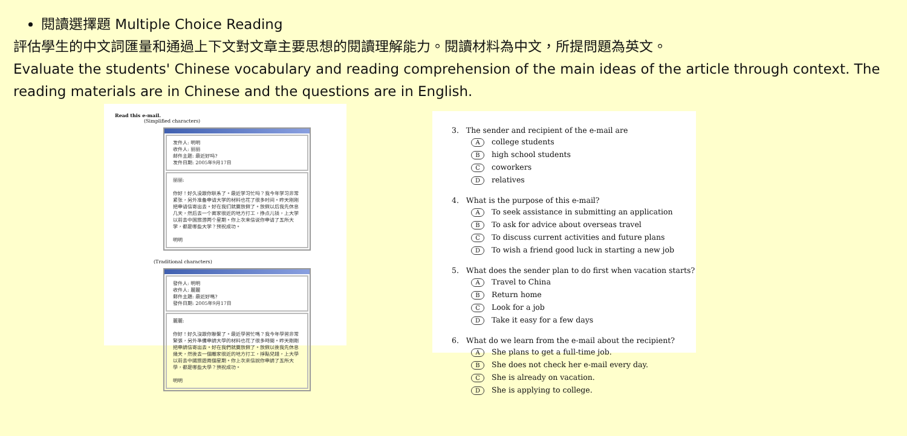閱讀選擇題 Multiple Choice Reading
評估學生的中文詞匯量和通過上下文對文章主要思想的閱讀理解能力。閱讀材料為中文，所提問題為英文。
Evaluate the students' Chinese vocabulary and reading comprehension of the main ideas of the article through context. The reading materials are in Chinese and the questions are in English.
Read this e-mail.
(Simplified characters)
发件人: 明明
收件人: 丽丽
邮件主题: 最近好吗?
发件日期: 2005年9月17日
丽丽:
你好！好久没跟你联系了。最近学习忙吗？我今年学习非常紧张，另外准备申请大学的材料也花了很多时间。昨天刚刚把申请信寄出去。好在我们就要放假了。放假以后我先休息几天，然后去一个离家很近的地方打工，挣点儿钱，上大学以前去中国旅游两个星期。你上次来信说你申请了五所大学，都是哪些大学？预祝成功。
明明
(Traditional characters)
發件人: 明明
收件人: 麗麗
郵件主題: 最近好嗎?
發件日期: 2005年9月17日
麗麗:
你好！好久沒跟你聯繫了。最近學習忙嗎？我今年學習非常緊張，另外準備申請大學的材料也花了很多時間。昨天剛剛把申請信寄出去。好在我們就要放假了。放假以後我先休息幾天，然後去一個離家很近的地方打工，掙點兒錢，上大學以前去中國旅遊兩個星期。你上次來信說你申請了五所大學，都是哪些大學？預祝成功。
明明
3. The sender and recipient of the e-mail are
Acollege students
Bhigh school students
Ccoworkers
Drelatives
4. What is the purpose of this e-mail?
A To seek assistance in submitting an application
B To ask for advice about overseas travel
C To discuss current activities and future plans
D To wish a friend good luck in starting a new job
5. What does the sender plan to do first when vacation starts?
A Travel to China
B Return home
C Look for a job
D Take it easy for a few days
6. What do we learn from the e-mail about the recipient?
A She plans to get a full-time job.
B She does not check her e-mail every day.
C She is already on vacation.
D She is applying to college.